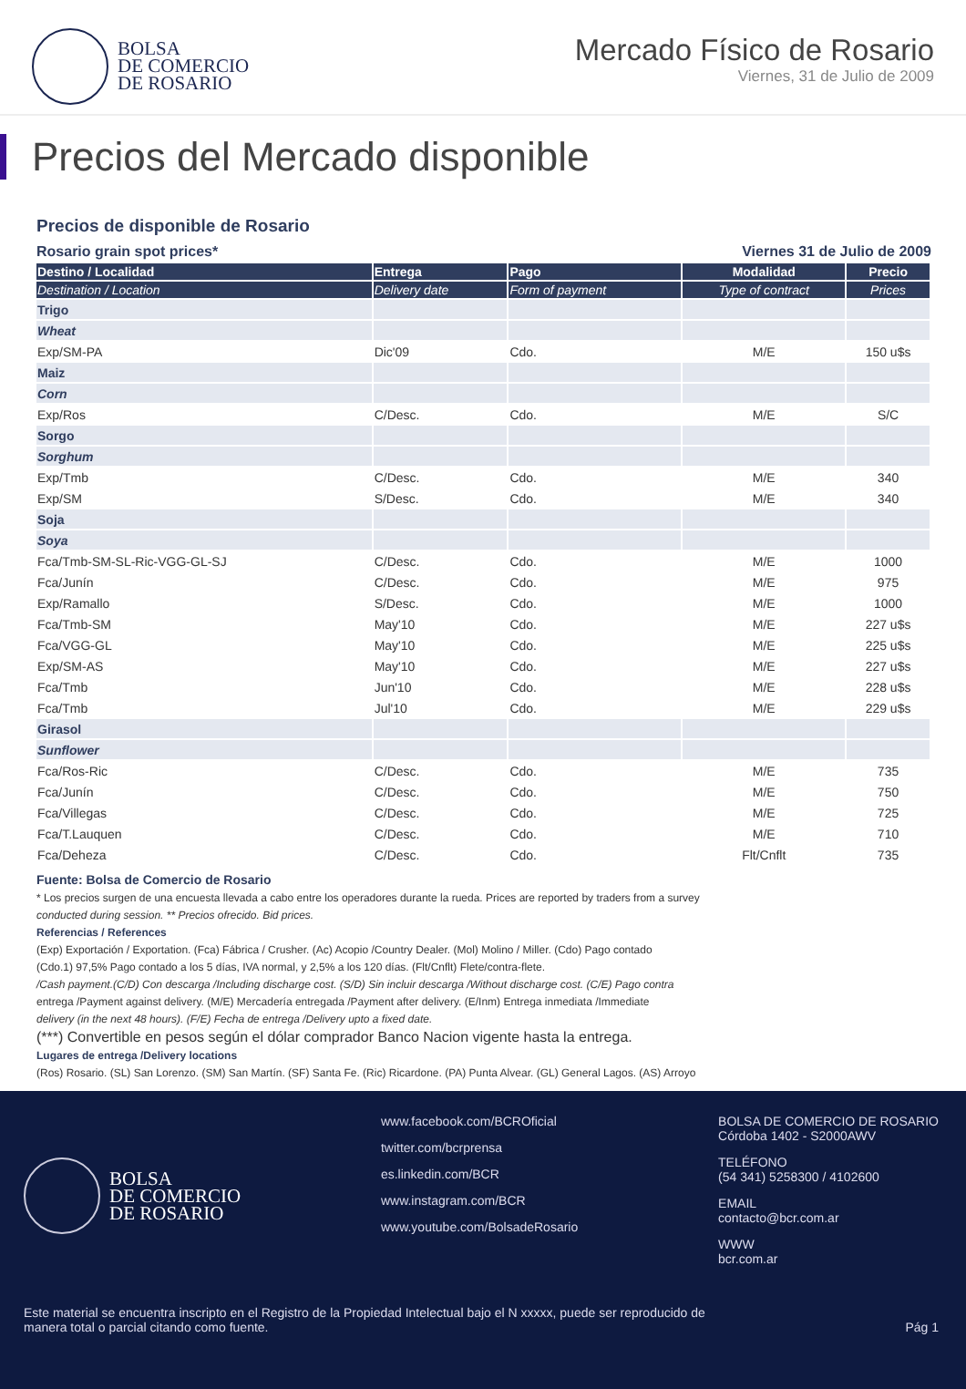BOLSA
DE COMERCIO
DE ROSARIO
Mercado Físico de Rosario
Viernes, 31 de Julio de 2009
Precios del Mercado disponible
Precios de disponible de Rosario
Rosario grain spot prices* Viernes 31 de Julio de 2009
| Destino / Localidad | Entrega | Pago | Modalidad | Precio |
| --- | --- | --- | --- | --- |
| Destination / Location | Delivery date | Form of payment | Type of contract | Prices |
| Trigo | | | | |
| Wheat | | | | |
| Exp/SM-PA | Dic'09 | Cdo. | M/E | 150 u$s |
| Maiz | | | | |
| Corn | | | | |
| Exp/Ros | C/Desc. | Cdo. | M/E | S/C |
| Sorgo | | | | |
| Sorghum | | | | |
| Exp/Tmb | C/Desc. | Cdo. | M/E | 340 |
| Exp/SM | S/Desc. | Cdo. | M/E | 340 |
| Soja | | | | |
| Soya | | | | |
| Fca/Tmb-SM-SL-Ric-VGG-GL-SJ | C/Desc. | Cdo. | M/E | 1000 |
| Fca/Junín | C/Desc. | Cdo. | M/E | 975 |
| Exp/Ramallo | S/Desc. | Cdo. | M/E | 1000 |
| Fca/Tmb-SM | May'10 | Cdo. | M/E | 227 u$s |
| Fca/VGG-GL | May'10 | Cdo. | M/E | 225 u$s |
| Exp/SM-AS | May'10 | Cdo. | M/E | 227 u$s |
| Fca/Tmb | Jun'10 | Cdo. | M/E | 228 u$s |
| Fca/Tmb | Jul'10 | Cdo. | M/E | 229 u$s |
| Girasol | | | | |
| Sunflower | | | | |
| Fca/Ros-Ric | C/Desc. | Cdo. | M/E | 735 |
| Fca/Junín | C/Desc. | Cdo. | M/E | 750 |
| Fca/Villegas | C/Desc. | Cdo. | M/E | 725 |
| Fca/T.Lauquen | C/Desc. | Cdo. | M/E | 710 |
| Fca/Deheza | C/Desc. | Cdo. | Flt/Cnflt | 735 |
Fuente: Bolsa de Comercio de Rosario
* Los precios surgen de una encuesta llevada a cabo entre los operadores durante la rueda. Prices are reported by traders from a survey
conducted during session. ** Precios ofrecido. Bid prices.
Referencias / References
(Exp) Exportación / Exportation. (Fca) Fábrica / Crusher. (Ac) Acopio /Country Dealer. (Mol) Molino / Miller. (Cdo) Pago contado
(Cdo.1) 97,5% Pago contado a los 5 días, IVA normal, y 2,5% a los 120 días. (Flt/Cnflt) Flete/contra-flete.
/Cash payment.(C/D) Con descarga /Including discharge cost. (S/D) Sin incluir descarga /Without discharge cost. (C/E) Pago contra
entrega /Payment against delivery. (M/E) Mercadería entregada /Payment after delivery. (E/Inm) Entrega inmediata /Immediate
delivery (in the next 48 hours). (F/E) Fecha de entrega /Delivery upto a fixed date.
(***) Convertible en pesos según el dólar comprador Banco Nacion vigente hasta la entrega.
Lugares de entrega /Delivery locations
(Ros) Rosario. (SL) San Lorenzo. (SM) San Martín. (SF) Santa Fe. (Ric) Ricardone. (PA) Punta Alvear. (GL) General Lagos. (AS) Arroyo
BOLSA
DE COMERCIO
DE ROSARIO
www.facebook.com/BCROficial
twitter.com/bcrprensa
es.linkedin.com/BCR
www.instagram.com/BCR
www.youtube.com/BolsadeRosario
BOLSA DE COMERCIO DE ROSARIO
Córdoba 1402 - S2000AWV
TELÉFONO
(54 341) 5258300 / 4102600
EMAIL
contacto@bcr.com.ar
WWW
bcr.com.ar
Este material se encuentra inscripto en el Registro de la Propiedad Intelectual bajo el N xxxxx, puede ser reproducido de
manera total o parcial citando como fuente. Pág 1